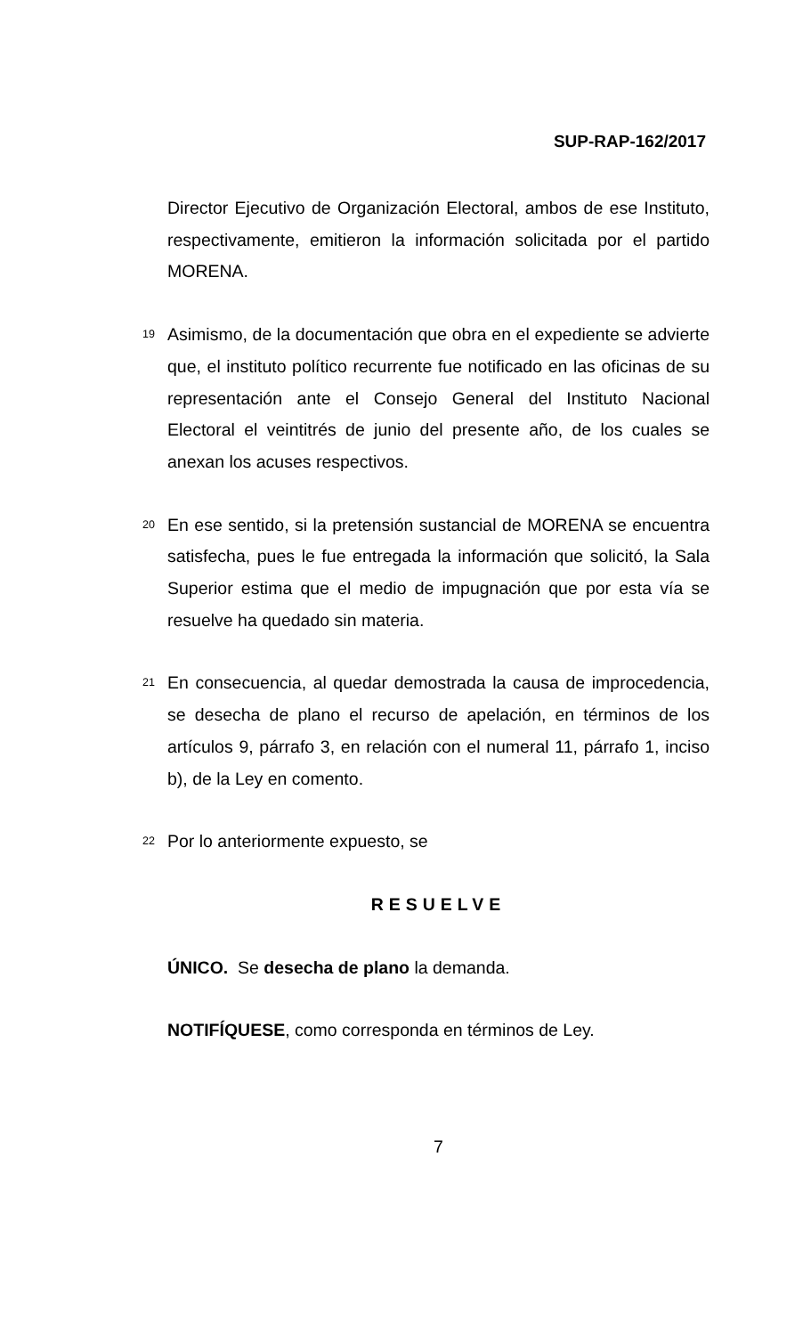SUP-RAP-162/2017
Director Ejecutivo de Organización Electoral, ambos de ese Instituto, respectivamente, emitieron la información solicitada por el partido MORENA.
19
Asimismo, de la documentación que obra en el expediente se advierte que, el instituto político recurrente fue notificado en las oficinas de su representación ante el Consejo General del Instituto Nacional Electoral el veintitrés de junio del presente año, de los cuales se anexan los acuses respectivos.
20
En ese sentido, si la pretensión sustancial de MORENA se encuentra satisfecha, pues le fue entregada la información que solicitó, la Sala Superior estima que el medio de impugnación que por esta vía se resuelve ha quedado sin materia.
21
En consecuencia, al quedar demostrada la causa de improcedencia, se desecha de plano el recurso de apelación, en términos de los artículos 9, párrafo 3, en relación con el numeral 11, párrafo 1, inciso b), de la Ley en comento.
22
Por lo anteriormente expuesto, se
RESUELVE
ÚNICO. Se desecha de plano la demanda.
NOTIFÍQUESE, como corresponda en términos de Ley.
7